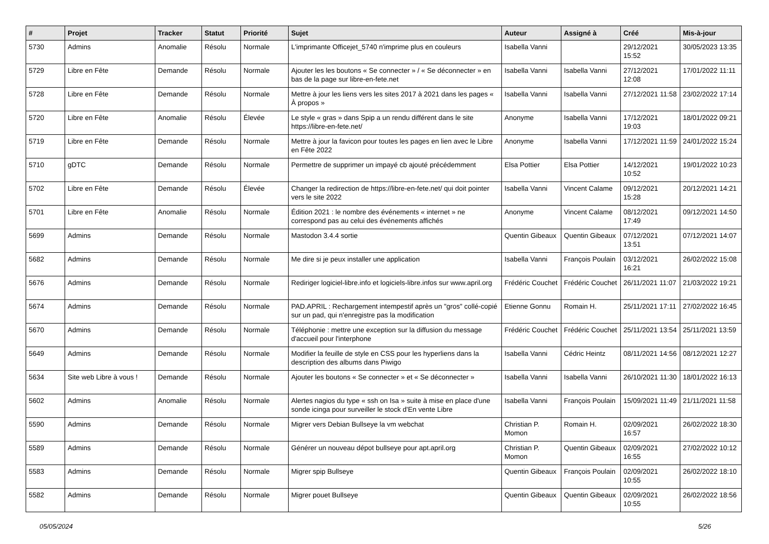| # | Projet | Tracker | Statut | Priorité | Sujet | Auteur | Assigné à | Créé | Mis-à-jour |
| --- | --- | --- | --- | --- | --- | --- | --- | --- | --- |
| 5730 | Admins | Anomalie | Résolu | Normale | L'imprimante Officejet_5740 n'imprime plus en couleurs | Isabella Vanni | | 29/12/2021 15:52 | 30/05/2023 13:35 |
| 5729 | Libre en Fête | Demande | Résolu | Normale | Ajouter les les boutons « Se connecter » / « Se déconnecter » en bas de la page sur libre-en-fete.net | Isabella Vanni | Isabella Vanni | 27/12/2021 12:08 | 17/01/2022 11:11 |
| 5728 | Libre en Fête | Demande | Résolu | Normale | Mettre à jour les liens vers les sites 2017 à 2021 dans les pages « À propos » | Isabella Vanni | Isabella Vanni | 27/12/2021 11:58 | 23/02/2022 17:14 |
| 5720 | Libre en Fête | Anomalie | Résolu | Élevée | Le style « gras » dans Spip a un rendu différent dans le site https://libre-en-fete.net/ | Anonyme | Isabella Vanni | 17/12/2021 19:03 | 18/01/2022 09:21 |
| 5719 | Libre en Fête | Demande | Résolu | Normale | Mettre à jour la favicon pour toutes les pages en lien avec le Libre en Fête 2022 | Anonyme | Isabella Vanni | 17/12/2021 11:59 | 24/01/2022 15:24 |
| 5710 | gDTC | Demande | Résolu | Normale | Permettre de supprimer un impayé cb ajouté précédemment | Elsa Pottier | Elsa Pottier | 14/12/2021 10:52 | 19/01/2022 10:23 |
| 5702 | Libre en Fête | Demande | Résolu | Élevée | Changer la redirection de https://libre-en-fete.net/ qui doit pointer vers le site 2022 | Isabella Vanni | Vincent Calame | 09/12/2021 15:28 | 20/12/2021 14:21 |
| 5701 | Libre en Fête | Anomalie | Résolu | Normale | Édition 2021 : le nombre des événements « internet » ne correspond pas au celui des événements affichés | Anonyme | Vincent Calame | 08/12/2021 17:49 | 09/12/2021 14:50 |
| 5699 | Admins | Demande | Résolu | Normale | Mastodon 3.4.4 sortie | Quentin Gibeaux | Quentin Gibeaux | 07/12/2021 13:51 | 07/12/2021 14:07 |
| 5682 | Admins | Demande | Résolu | Normale | Me dire si je peux installer une application | Isabella Vanni | François Poulain | 03/12/2021 16:21 | 26/02/2022 15:08 |
| 5676 | Admins | Demande | Résolu | Normale | Rediriger logiciel-libre.info et logiciels-libre.infos sur www.april.org | Frédéric Couchet | Frédéric Couchet | 26/11/2021 11:07 | 21/03/2022 19:21 |
| 5674 | Admins | Demande | Résolu | Normale | PAD.APRIL : Rechargement intempestif après un "gros" collé-copié sur un pad, qui n'enregistre pas la modification | Etienne Gonnu | Romain H. | 25/11/2021 17:11 | 27/02/2022 16:45 |
| 5670 | Admins | Demande | Résolu | Normale | Téléphonie : mettre une exception sur la diffusion du message d'accueil pour l'interphone | Frédéric Couchet | Frédéric Couchet | 25/11/2021 13:54 | 25/11/2021 13:59 |
| 5649 | Admins | Demande | Résolu | Normale | Modifier la feuille de style en CSS pour les hyperliens dans la description des albums dans Piwigo | Isabella Vanni | Cédric Heintz | 08/11/2021 14:56 | 08/12/2021 12:27 |
| 5634 | Site web Libre à vous ! | Demande | Résolu | Normale | Ajouter les boutons « Se connecter » et « Se déconnecter » | Isabella Vanni | Isabella Vanni | 26/10/2021 11:30 | 18/01/2022 16:13 |
| 5602 | Admins | Anomalie | Résolu | Normale | Alertes nagios du type « ssh on Isa » suite à mise en place d'une sonde icinga pour surveiller le stock d'En vente Libre | Isabella Vanni | François Poulain | 15/09/2021 11:49 | 21/11/2021 11:58 |
| 5590 | Admins | Demande | Résolu | Normale | Migrer vers Debian Bullseye la vm webchat | Christian P. Momon | Romain H. | 02/09/2021 16:57 | 26/02/2022 18:30 |
| 5589 | Admins | Demande | Résolu | Normale | Générer un nouveau dépot bullseye pour apt.april.org | Christian P. Momon | Quentin Gibeaux | 02/09/2021 16:55 | 27/02/2022 10:12 |
| 5583 | Admins | Demande | Résolu | Normale | Migrer spip Bullseye | Quentin Gibeaux | François Poulain | 02/09/2021 10:55 | 26/02/2022 18:10 |
| 5582 | Admins | Demande | Résolu | Normale | Migrer pouet Bullseye | Quentin Gibeaux | Quentin Gibeaux | 02/09/2021 10:55 | 26/02/2022 18:56 |
05/05/2024 5/26